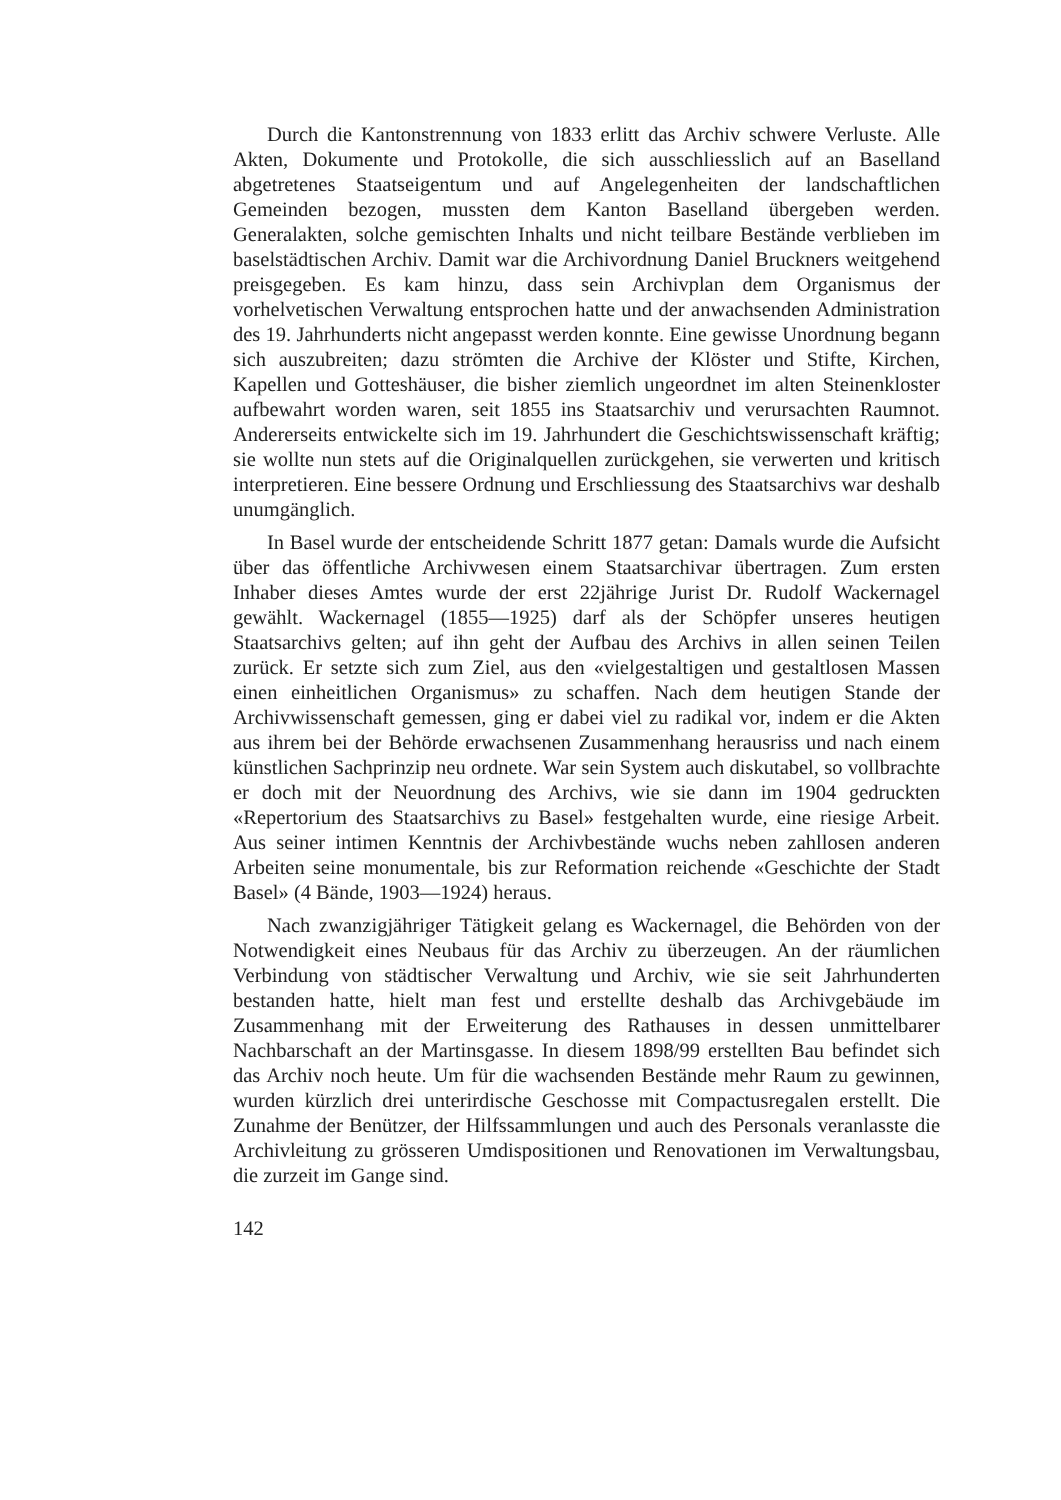Durch die Kantonstrennung von 1833 erlitt das Archiv schwere Verluste. Alle Akten, Dokumente und Protokolle, die sich ausschliesslich auf an Baselland abgetretenes Staatseigentum und auf Angelegenheiten der landschaftlichen Gemeinden bezogen, mussten dem Kanton Baselland übergeben werden. Generalakten, solche gemischten Inhalts und nicht teilbare Bestände verblieben im baselstädtischen Archiv. Damit war die Archivordnung Daniel Bruckners weitgehend preisgegeben. Es kam hinzu, dass sein Archivplan dem Organismus der vorhelvetischen Verwaltung entsprochen hatte und der anwachsenden Administration des 19. Jahrhunderts nicht angepasst werden konnte. Eine gewisse Unordnung begann sich auszubreiten; dazu strömten die Archive der Klöster und Stifte, Kirchen, Kapellen und Gotteshäuser, die bisher ziemlich ungeordnet im alten Steinenkloster aufbewahrt worden waren, seit 1855 ins Staatsarchiv und verursachten Raumnot. Andererseits entwickelte sich im 19. Jahrhundert die Geschichtswissenschaft kräftig; sie wollte nun stets auf die Originalquellen zurückgehen, sie verwerten und kritisch interpretieren. Eine bessere Ordnung und Erschliessung des Staatsarchivs war deshalb unumgänglich.
In Basel wurde der entscheidende Schritt 1877 getan: Damals wurde die Aufsicht über das öffentliche Archivwesen einem Staatsarchivar übertragen. Zum ersten Inhaber dieses Amtes wurde der erst 22jährige Jurist Dr. Rudolf Wackernagel gewählt. Wackernagel (1855—1925) darf als der Schöpfer unseres heutigen Staatsarchivs gelten; auf ihn geht der Aufbau des Archivs in allen seinen Teilen zurück. Er setzte sich zum Ziel, aus den «vielgestaltigen und gestaltlosen Massen einen einheitlichen Organismus» zu schaffen. Nach dem heutigen Stande der Archivwissenschaft gemessen, ging er dabei viel zu radikal vor, indem er die Akten aus ihrem bei der Behörde erwachsenen Zusammenhang herausriss und nach einem künstlichen Sachprinzip neu ordnete. War sein System auch diskutabel, so vollbrachte er doch mit der Neuordnung des Archivs, wie sie dann im 1904 gedruckten «Repertorium des Staatsarchivs zu Basel» festgehalten wurde, eine riesige Arbeit. Aus seiner intimen Kenntnis der Archivbestände wuchs neben zahllosen anderen Arbeiten seine monumentale, bis zur Reformation reichende «Geschichte der Stadt Basel» (4 Bände, 1903—1924) heraus.
Nach zwanzigjähriger Tätigkeit gelang es Wackernagel, die Behörden von der Notwendigkeit eines Neubaus für das Archiv zu überzeugen. An der räumlichen Verbindung von städtischer Verwaltung und Archiv, wie sie seit Jahrhunderten bestanden hatte, hielt man fest und erstellte deshalb das Archivgebäude im Zusammenhang mit der Erweiterung des Rathauses in dessen unmittelbarer Nachbarschaft an der Martinsgasse. In diesem 1898/99 erstellten Bau befindet sich das Archiv noch heute. Um für die wachsenden Bestände mehr Raum zu gewinnen, wurden kürzlich drei unterirdische Geschosse mit Compactusregalen erstellt. Die Zunahme der Benützer, der Hilfssammlungen und auch des Personals veranlasste die Archivleitung zu grösseren Umdispositionen und Renovationen im Verwaltungsbau, die zurzeit im Gange sind.
142